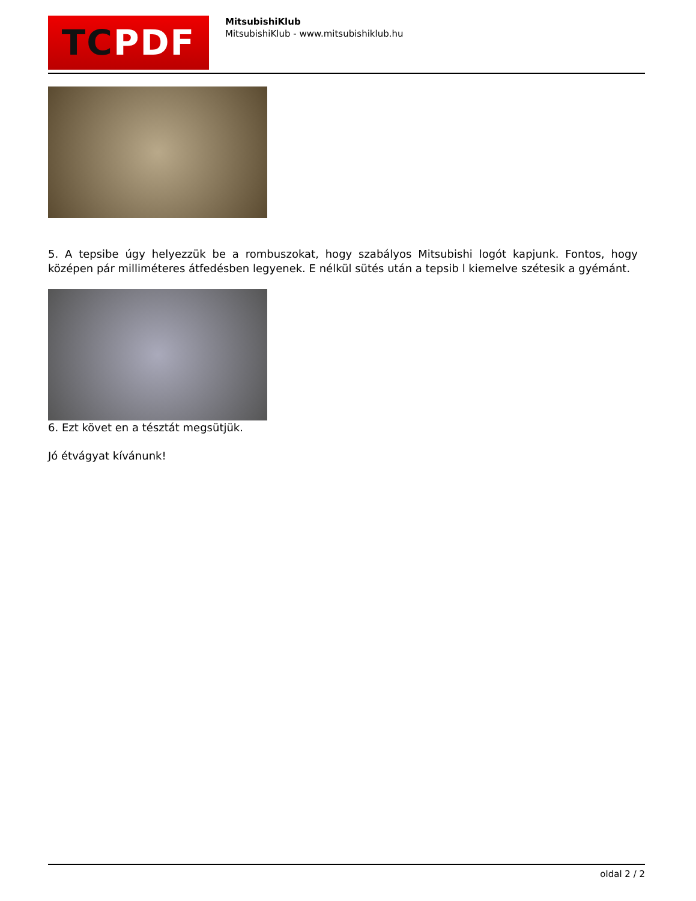TC PDF
MitsubishiKlub
MitsubishiKlub - www.mitsubishiklub.hu
5. A tepsibe úgy helyezzük be a rombuszokat, hogy szabályos Mitsubishi logót kapjunk. Fontos, hogy középen pár milliméteres átfedésben legyenek. E nélkül sütés után a tepsib l kiemelve szétesik a gyémánt.
6. Ezt követ en a tésztát megsütjük.
Jó étvágyat kívánunk!
oldal 2 / 2